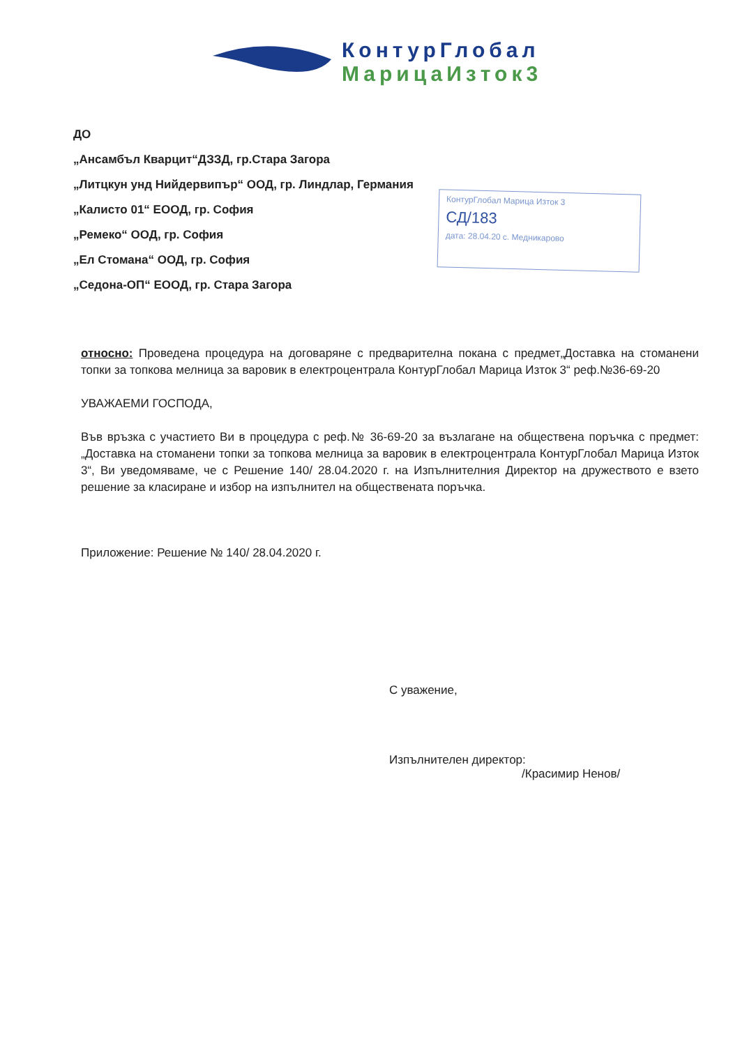КонтурГлобал
МарицаИзток3
ДО
„Ансамбъл Кварцит“ДЗЗД, гр.Стара Загора
„Литцкун унд Нийдервипър“ ООД, гр. Линдлар, Германия
„Калисто 01“ ЕООД, гр. София
„Ремеко“ ООД, гр. София
„Ел Стомана“ ООД, гр. София
„Седона-ОП“ ЕООД, гр. Стара Загора
КонтурГлобал Марица Изток 3
СД/183
дата: 28.04.20 с. Медникарово
относно: Проведена процедура на договаряне с предварителна покана с предмет„Доставка на стоманени топки за топкова мелница за варовик в електроцентрала КонтурГлобал Марица Изток 3“ реф.№36-69-20
УВАЖАЕМИ ГОСПОДА,
Във връзка с участието Ви в процедура с реф.№ 36-69-20 за възлагане на обществена поръчка с предмет: „Доставка на стоманени топки за топкова мелница за варовик в електроцентрала КонтурГлобал Марица Изток 3“, Ви уведомяваме, че с Решение 140/ 28.04.2020 г. на Изпълнителния Директор на дружеството е взето решение за класиране и избор на изпълнител на обществената поръчка.
Приложение: Решение № 140/ 28.04.2020 г.
С уважение,
Изпълнителен директор:
/Красимир Ненов/